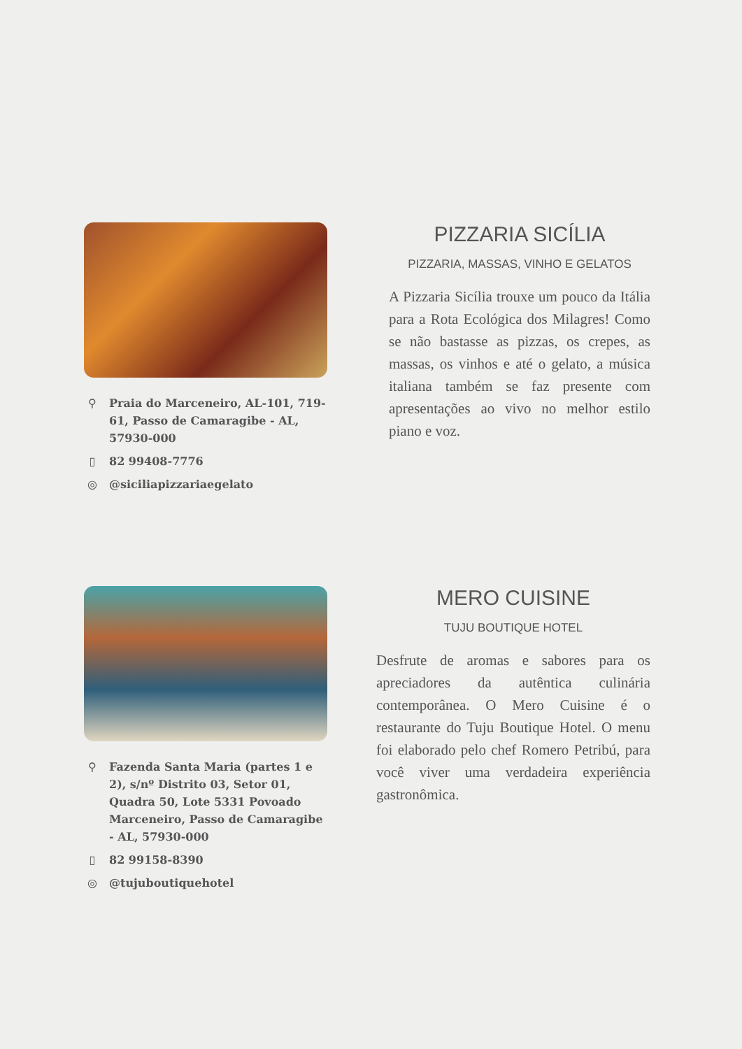⚲ Praia do Marceneiro, AL-101, 719-61, Passo de Camaragibe - AL, 57930-000
▯ 82 99408-7776
◎ @siciliapizzariaegelato
PIZZARIA SICÍLIA
PIZZARIA, MASSAS, VINHO E GELATOS
A Pizzaria Sicília trouxe um pouco da Itália para a Rota Ecológica dos Milagres! Como se não bastasse as pizzas, os crepes, as massas, os vinhos e até o gelato, a música italiana também se faz presente com apresentações ao vivo no melhor estilo piano e voz.
⚲ Fazenda Santa Maria (partes 1 e 2), s/nº Distrito 03, Setor 01, Quadra 50, Lote 5331 Povoado Marceneiro, Passo de Camaragibe - AL, 57930-000
▯ 82 99158-8390
◎ @tujuboutiquehotel
MERO CUISINE
TUJU BOUTIQUE HOTEL
Desfrute de aromas e sabores para os apreciadores da autêntica culinária contemporânea. O Mero Cuisine é o restaurante do Tuju Boutique Hotel. O menu foi elaborado pelo chef Romero Petribú, para você viver uma verdadeira experiência gastronômica.